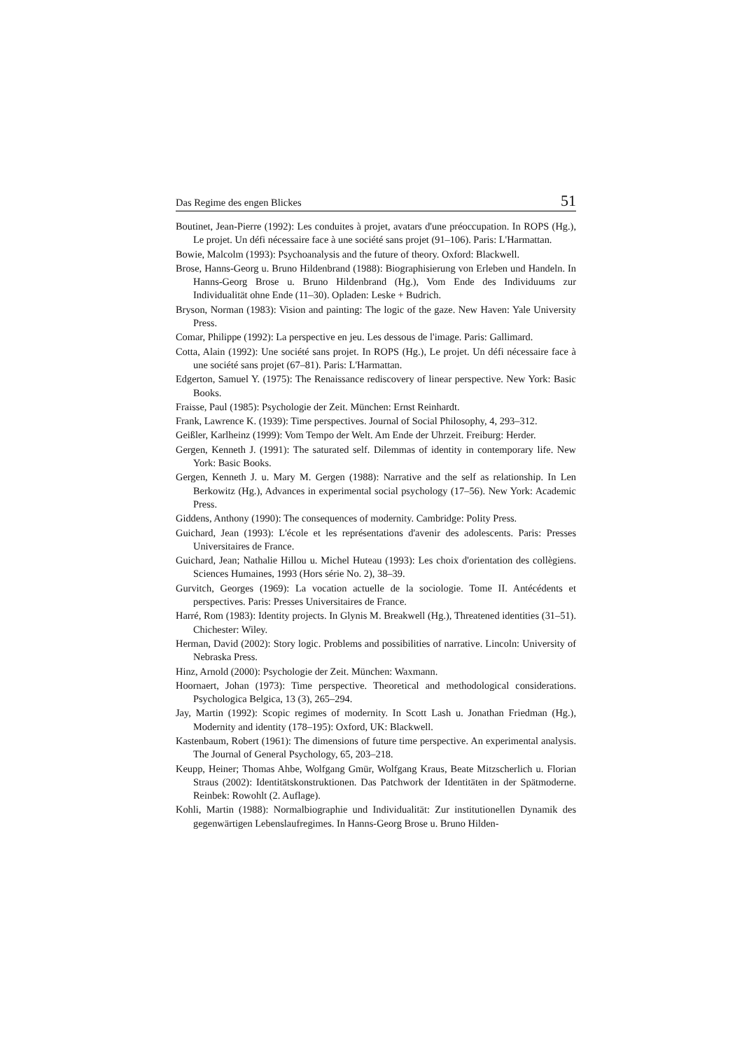Das Regime des engen Blickes 51
Boutinet, Jean-Pierre (1992): Les conduites à projet, avatars d'une préoccupation. In ROPS (Hg.), Le projet. Un défi nécessaire face à une société sans projet (91–106). Paris: L'Harmattan.
Bowie, Malcolm (1993): Psychoanalysis and the future of theory. Oxford: Blackwell.
Brose, Hanns-Georg u. Bruno Hildenbrand (1988): Biographisierung von Erleben und Handeln. In Hanns-Georg Brose u. Bruno Hildenbrand (Hg.), Vom Ende des Individuums zur Individualität ohne Ende (11–30). Opladen: Leske + Budrich.
Bryson, Norman (1983): Vision and painting: The logic of the gaze. New Haven: Yale University Press.
Comar, Philippe (1992): La perspective en jeu. Les dessous de l'image. Paris: Gallimard.
Cotta, Alain (1992): Une société sans projet. In ROPS (Hg.), Le projet. Un défi nécessaire face à une société sans projet (67–81). Paris: L'Harmattan.
Edgerton, Samuel Y. (1975): The Renaissance rediscovery of linear perspective. New York: Basic Books.
Fraisse, Paul (1985): Psychologie der Zeit. München: Ernst Reinhardt.
Frank, Lawrence K. (1939): Time perspectives. Journal of Social Philosophy, 4, 293–312.
Geißler, Karlheinz (1999): Vom Tempo der Welt. Am Ende der Uhrzeit. Freiburg: Herder.
Gergen, Kenneth J. (1991): The saturated self. Dilemmas of identity in contemporary life. New York: Basic Books.
Gergen, Kenneth J. u. Mary M. Gergen (1988): Narrative and the self as relationship. In Len Berkowitz (Hg.), Advances in experimental social psychology (17–56). New York: Academic Press.
Giddens, Anthony (1990): The consequences of modernity. Cambridge: Polity Press.
Guichard, Jean (1993): L'école et les représentations d'avenir des adolescents. Paris: Presses Universitaires de France.
Guichard, Jean; Nathalie Hillou u. Michel Huteau (1993): Les choix d'orientation des collègiens. Sciences Humaines, 1993 (Hors série No. 2), 38–39.
Gurvitch, Georges (1969): La vocation actuelle de la sociologie. Tome II. Antécédents et perspectives. Paris: Presses Universitaires de France.
Harré, Rom (1983): Identity projects. In Glynis M. Breakwell (Hg.), Threatened identities (31–51). Chichester: Wiley.
Herman, David (2002): Story logic. Problems and possibilities of narrative. Lincoln: University of Nebraska Press.
Hinz, Arnold (2000): Psychologie der Zeit. München: Waxmann.
Hoornaert, Johan (1973): Time perspective. Theoretical and methodological considerations. Psychologica Belgica, 13 (3), 265–294.
Jay, Martin (1992): Scopic regimes of modernity. In Scott Lash u. Jonathan Friedman (Hg.), Modernity and identity (178–195): Oxford, UK: Blackwell.
Kastenbaum, Robert (1961): The dimensions of future time perspective. An experimental analysis. The Journal of General Psychology, 65, 203–218.
Keupp, Heiner; Thomas Ahbe, Wolfgang Gmür, Wolfgang Kraus, Beate Mitzscherlich u. Florian Straus (2002): Identitätskonstruktionen. Das Patchwork der Identitäten in der Spätmoderne. Reinbek: Rowohlt (2. Auflage).
Kohli, Martin (1988): Normalbiographie und Individualität: Zur institutionellen Dynamik des gegenwärtigen Lebenslaufregimes. In Hanns-Georg Brose u. Bruno Hilden-